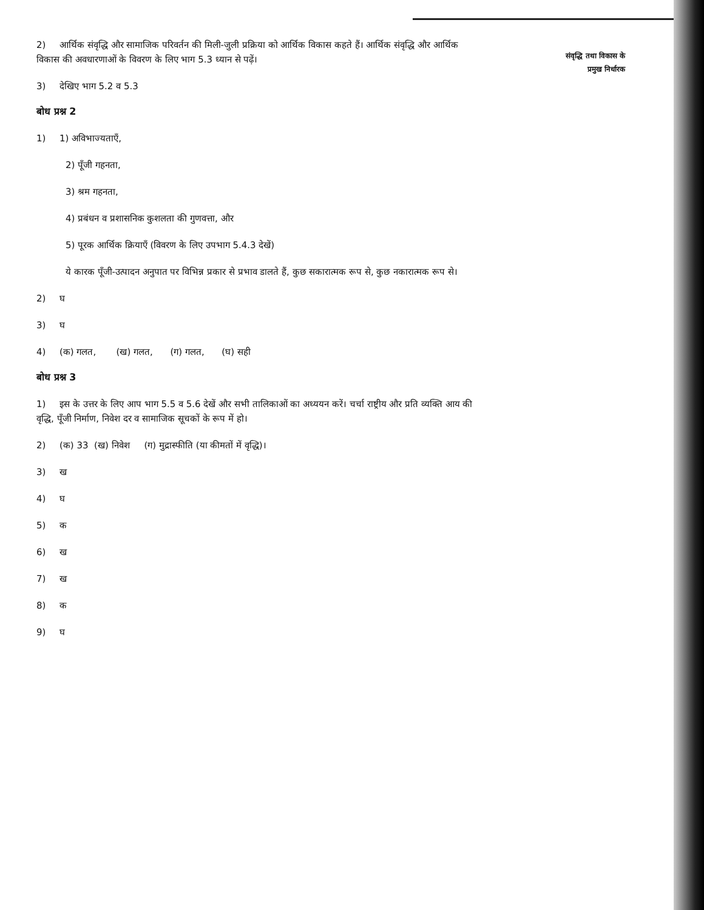2) आर्थिक संवृद्धि और सामाजिक परिवर्तन की मिली-जुली प्रक्रिया को आर्थिक विकास कहते हैं। आर्थिक संवृद्धि और आर्थिक विकास की अवधारणाओं के विवरण के लिए भाग 5.3 ध्यान से पढ़ें।
3) देखिए भाग 5.2 व 5.3
बोध प्रश्न 2
1) 1) अविभाज्यताएँ,
2) पूँजी गहनता,
3) श्रम गहनता,
4) प्रबंधन व प्रशासनिक कुशलता की गुणवत्ता, और
5) पूरक आर्थिक क्रियाएँ (विवरण के लिए उपभाग 5.4.3 देखें)
ये कारक पूँजी-उत्पादन अनुपात पर विभिन्न प्रकार से प्रभाव डालते हैं, कुछ सकारात्मक रूप से, कुछ नकारात्मक रूप से।
2) घ
3) घ
4) (क) गलत, (ख) गलत, (ग) गलत, (घ) सही
बोध प्रश्न 3
1) इस के उत्तर के लिए आप भाग 5.5 व 5.6 देखें और सभी तालिकाओं का अध्ययन करें। चर्चा राष्ट्रीय और प्रति व्यक्ति आय की वृद्धि, पूँजी निर्माण, निवेश दर व सामाजिक सूचकों के रूप में हो।
2) (क) 33 (ख) निवेश (ग) मुद्रास्फीति (या कीमतों में वृद्धि)।
3) ख
4) घ
5) क
6) ख
7) ख
8) क
9) घ
संवृद्धि तथा विकास के
प्रमुख निर्धारक